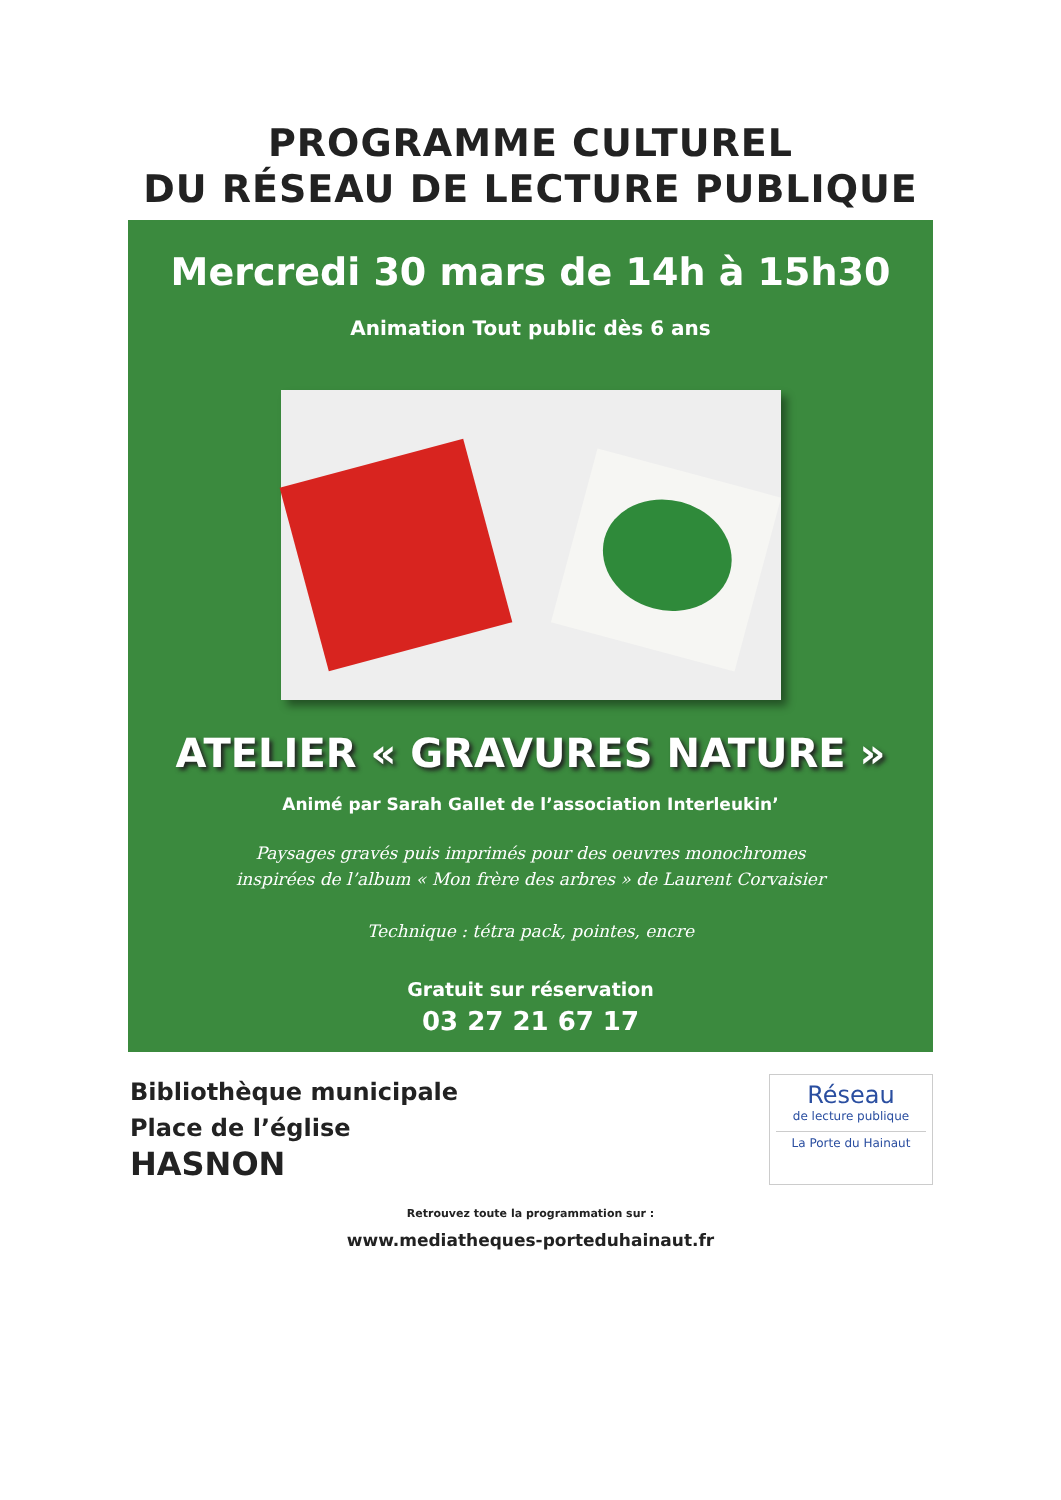PROGRAMME CULTUREL
DU RÉSEAU DE LECTURE PUBLIQUE
Mercredi 30 mars de 14h à 15h30
Animation Tout public dès 6 ans
ATELIER « GRAVURES NATURE »
Animé par Sarah Gallet de l’association Interleukin’
Paysages gravés puis imprimés pour des oeuvres monochromes
inspirées de l’album « Mon frère des arbres » de Laurent Corvaisier
Technique : tétra pack, pointes, encre
Gratuit sur réservation
03 27 21 67 17
Bibliothèque municipale
Place de l’église
HASNON
Réseau
de lecture publique
La Porte du Hainaut
Retrouvez toute la programmation sur :
www.mediatheques-porteduhainaut.fr